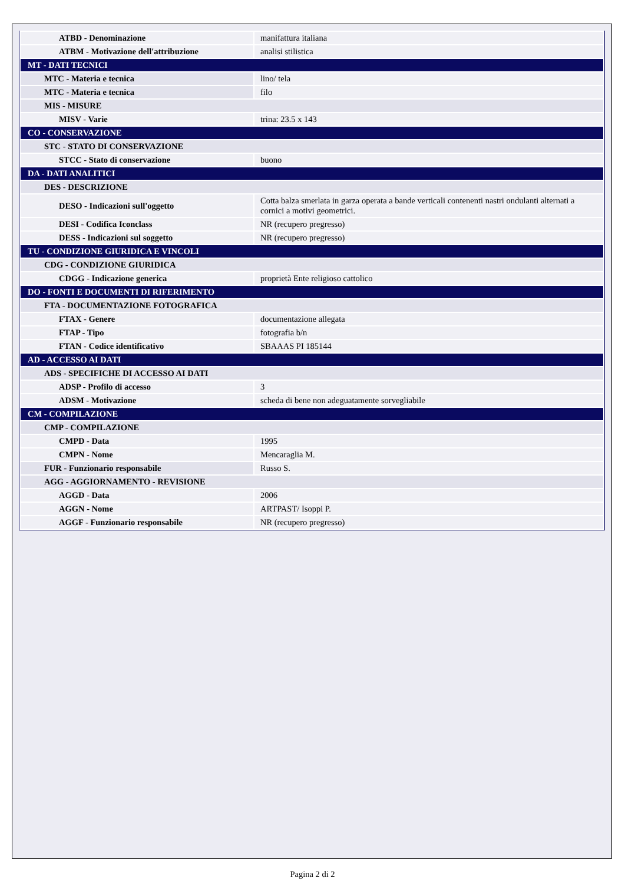| ATBD - Denominazione | manifattura italiana |
| ATBM - Motivazione dell'attribuzione | analisi stilistica |
| MT - DATI TECNICI | |
| MTC - Materia e tecnica | lino/ tela |
| MTC - Materia e tecnica | filo |
| MIS - MISURE | |
| MISV - Varie | trina: 23.5 x 143 |
| CO - CONSERVAZIONE | |
| STC - STATO DI CONSERVAZIONE | |
| STCC - Stato di conservazione | buono |
| DA - DATI ANALITICI | |
| DES - DESCRIZIONE | |
| DESO - Indicazioni sull'oggetto | Cotta balza smerlata in garza operata a bande verticali contenenti nastri ondulanti alternati a cornici a motivi geometrici. |
| DESI - Codifica Iconclass | NR (recupero pregresso) |
| DESS - Indicazioni sul soggetto | NR (recupero pregresso) |
| TU - CONDIZIONE GIURIDICA E VINCOLI | |
| CDG - CONDIZIONE GIURIDICA | |
| CDGG - Indicazione generica | proprietà Ente religioso cattolico |
| DO - FONTI E DOCUMENTI DI RIFERIMENTO | |
| FTA - DOCUMENTAZIONE FOTOGRAFICA | |
| FTAX - Genere | documentazione allegata |
| FTAP - Tipo | fotografia b/n |
| FTAN - Codice identificativo | SBAAAS PI 185144 |
| AD - ACCESSO AI DATI | |
| ADS - SPECIFICHE DI ACCESSO AI DATI | |
| ADSP - Profilo di accesso | 3 |
| ADSM - Motivazione | scheda di bene non adeguatamente sorvegliabile |
| CM - COMPILAZIONE | |
| CMP - COMPILAZIONE | |
| CMPD - Data | 1995 |
| CMPN - Nome | Mencaraglia M. |
| FUR - Funzionario responsabile | Russo S. |
| AGG - AGGIORNAMENTO - REVISIONE | |
| AGGD - Data | 2006 |
| AGGN - Nome | ARTPAST/ Isoppi P. |
| AGGF - Funzionario responsabile | NR (recupero pregresso) |
Pagina 2 di 2